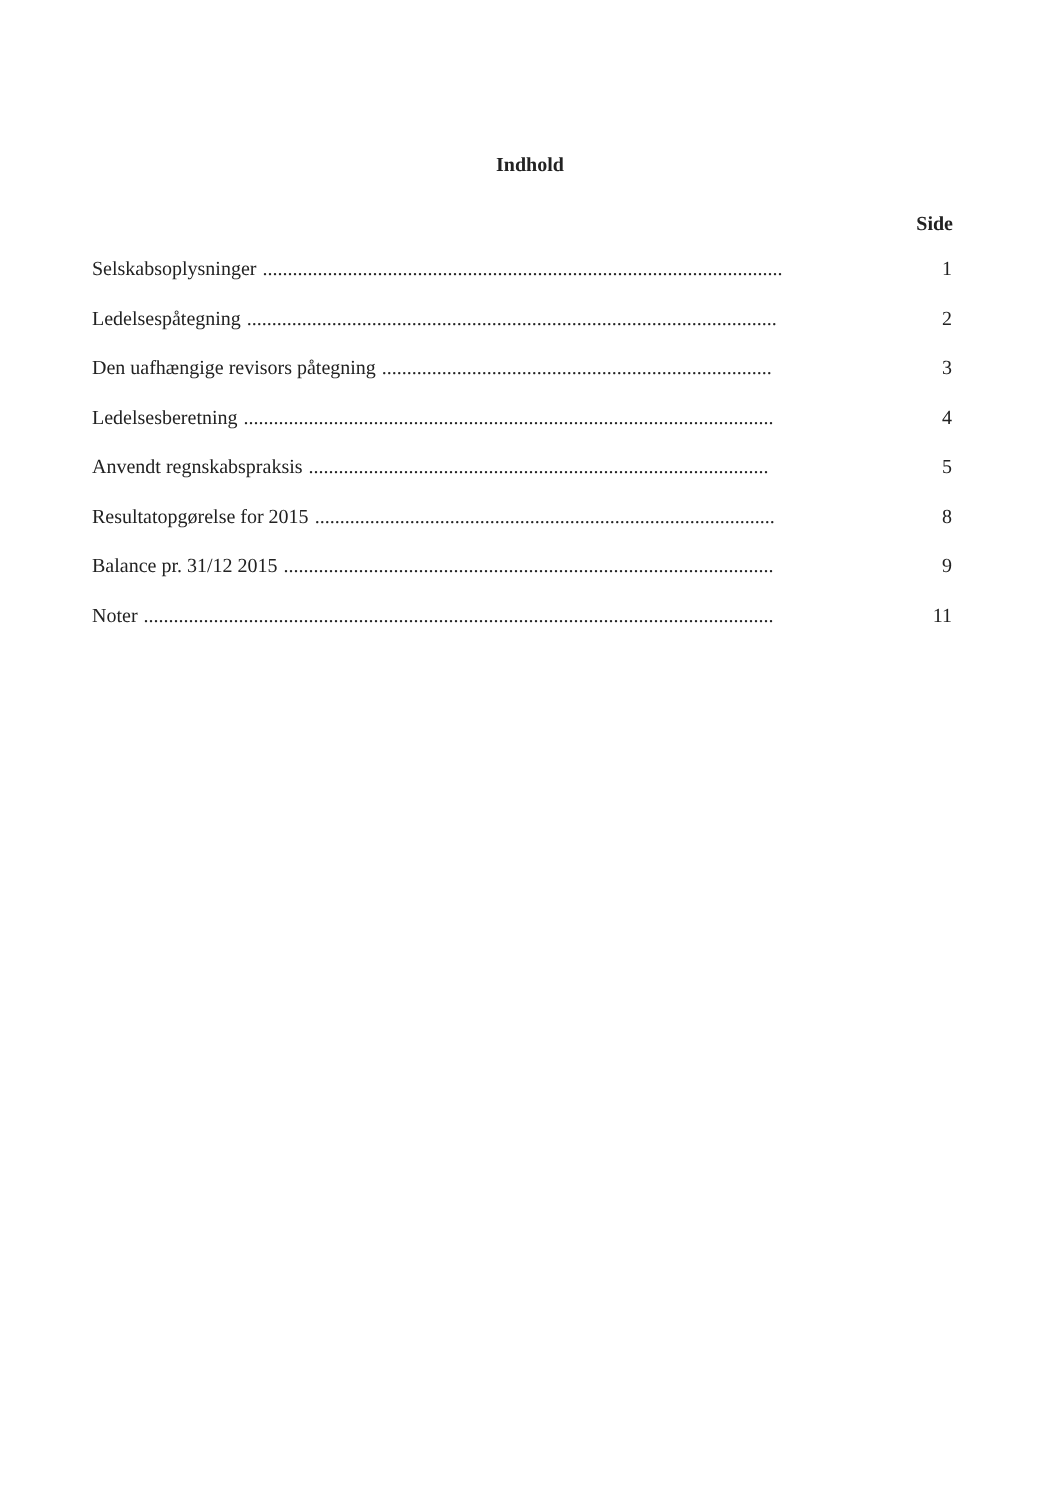Indhold
Side
Selskabsoplysninger........................................................................................................ 1
Ledelsespåtegning.......................................................................................................... 2
Den uafhængige revisors påtegning.............................................................................. 3
Ledelsesberetning.......................................................................................................... 4
Anvendt regnskabspraksis............................................................................................ 5
Resultatopgørelse for 2015............................................................................................ 8
Balance pr. 31/12 2015.................................................................................................. 9
Noter.............................................................................................................................. 11